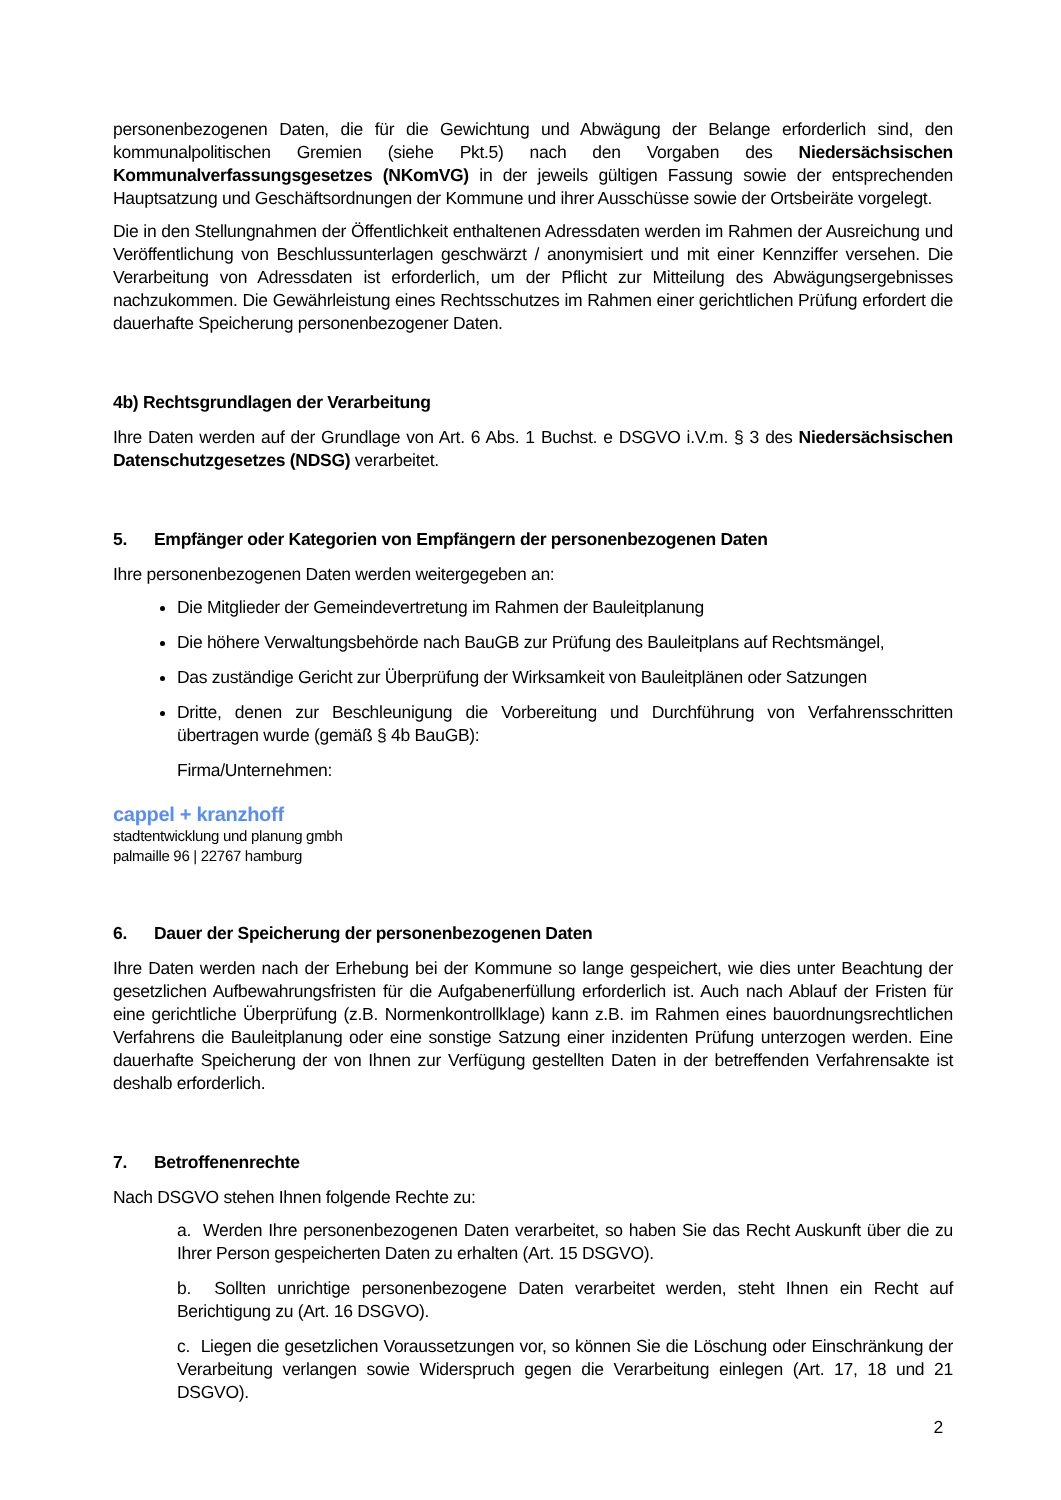personenbezogenen Daten, die für die Gewichtung und Abwägung der Belange erforderlich sind, den kommunalpolitischen Gremien (siehe Pkt.5) nach den Vorgaben des Niedersächsischen Kommunalverfassungsgesetzes (NKomVG) in der jeweils gültigen Fassung sowie der entsprechenden Hauptsatzung und Geschäftsordnungen der Kommune und ihrer Ausschüsse sowie der Ortsbeiräte vorgelegt.
Die in den Stellungnahmen der Öffentlichkeit enthaltenen Adressdaten werden im Rahmen der Ausreichung und Veröffentlichung von Beschlussunterlagen geschwärzt / anonymisiert und mit einer Kennziffer versehen. Die Verarbeitung von Adressdaten ist erforderlich, um der Pflicht zur Mitteilung des Abwägungsergebnisses nachzukommen. Die Gewährleistung eines Rechtsschutzes im Rahmen einer gerichtlichen Prüfung erfordert die dauerhafte Speicherung personenbezogener Daten.
4b) Rechtsgrundlagen der Verarbeitung
Ihre Daten werden auf der Grundlage von Art. 6 Abs. 1 Buchst. e DSGVO i.V.m. § 3 des Niedersächsischen Datenschutzgesetzes (NDSG) verarbeitet.
5. Empfänger oder Kategorien von Empfängern der personenbezogenen Daten
Ihre personenbezogenen Daten werden weitergegeben an:
Die Mitglieder der Gemeindevertretung im Rahmen der Bauleitplanung
Die höhere Verwaltungsbehörde nach BauGB zur Prüfung des Bauleitplans auf Rechtsmängel,
Das zuständige Gericht zur Überprüfung der Wirksamkeit von Bauleitplänen oder Satzungen
Dritte, denen zur Beschleunigung die Vorbereitung und Durchführung von Verfahrensschritten übertragen wurde (gemäß § 4b BauGB):
Firma/Unternehmen:
cappel + kranzhoff
stadtentwicklung und planung gmbh
palmaille 96 | 22767 hamburg
6. Dauer der Speicherung der personenbezogenen Daten
Ihre Daten werden nach der Erhebung bei der Kommune so lange gespeichert, wie dies unter Beachtung der gesetzlichen Aufbewahrungsfristen für die Aufgabenerfüllung erforderlich ist. Auch nach Ablauf der Fristen für eine gerichtliche Überprüfung (z.B. Normenkontrollklage) kann z.B. im Rahmen eines bauordnungsrechtlichen Verfahrens die Bauleitplanung oder eine sonstige Satzung einer inzidenten Prüfung unterzogen werden. Eine dauerhafte Speicherung der von Ihnen zur Verfügung gestellten Daten in der betreffenden Verfahrensakte ist deshalb erforderlich.
7. Betroffenenrechte
Nach DSGVO stehen Ihnen folgende Rechte zu:
a. Werden Ihre personenbezogenen Daten verarbeitet, so haben Sie das Recht Auskunft über die zu Ihrer Person gespeicherten Daten zu erhalten (Art. 15 DSGVO).
b. Sollten unrichtige personenbezogene Daten verarbeitet werden, steht Ihnen ein Recht auf Berichtigung zu (Art. 16 DSGVO).
c. Liegen die gesetzlichen Voraussetzungen vor, so können Sie die Löschung oder Einschränkung der Verarbeitung verlangen sowie Widerspruch gegen die Verarbeitung einlegen (Art. 17, 18 und 21 DSGVO).
2